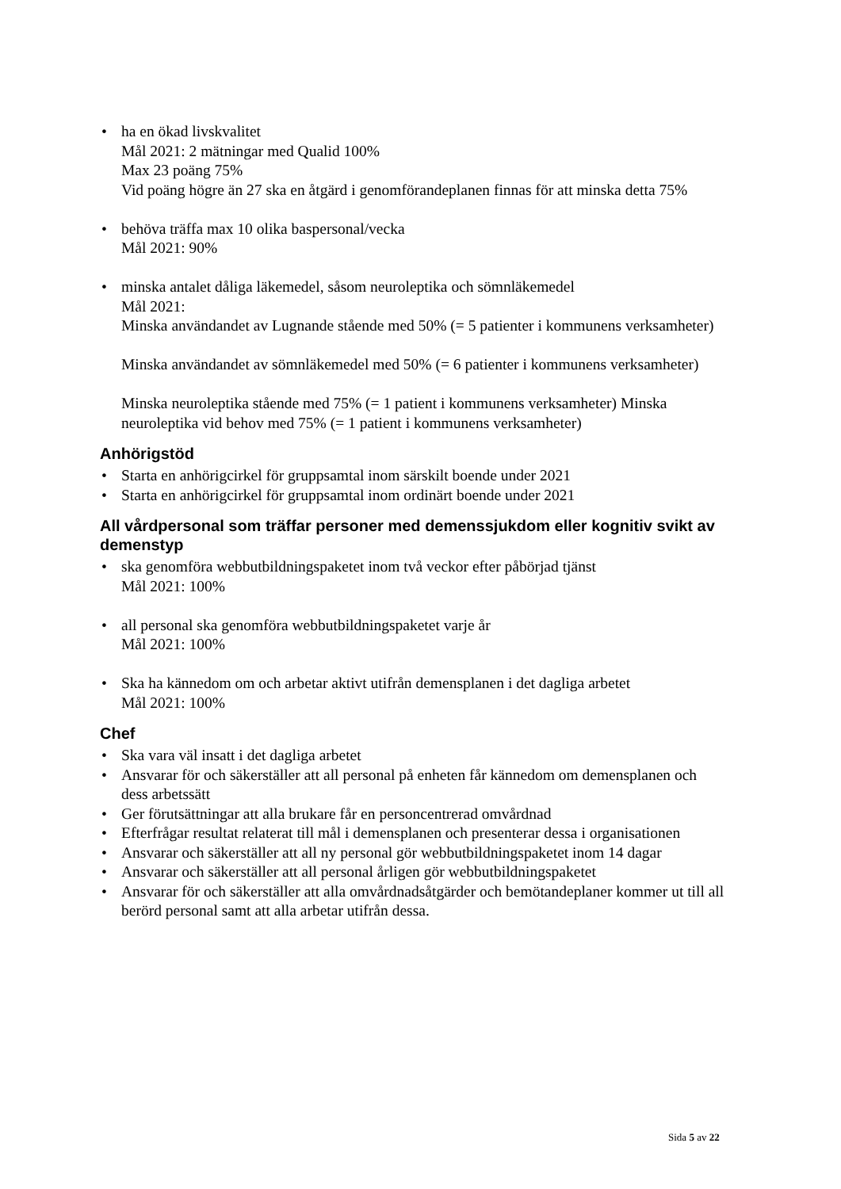• ha en ökad livskvalitet
Mål 2021: 2 mätningar med Qualid 100%
Max 23 poäng 75%
Vid poäng högre än 27 ska en åtgärd i genomförandeplanen finnas för att minska detta 75%
• behöva träffa max 10 olika baspersonal/vecka
Mål 2021: 90%
• minska antalet dåliga läkemedel, såsom neuroleptika och sömnläkemedel
Mål 2021:
Minska användandet av Lugnande stående med 50% (= 5 patienter i kommunens verksamheter)
Minska användandet av sömnläkemedel med 50% (= 6 patienter i kommunens verksamheter)
Minska neuroleptika stående med 75% (= 1 patient i kommunens verksamheter) Minska neuroleptika vid behov med 75% (= 1 patient i kommunens verksamheter)
Anhörigstöd
• Starta en anhörigcirkel för gruppsamtal inom särskilt boende under 2021
• Starta en anhörigcirkel för gruppsamtal inom ordinärt boende under 2021
All vårdpersonal som träffar personer med demenssjukdom eller kognitiv svikt av demenstyp
• ska genomföra webbutbildningspaketet inom två veckor efter påbörjad tjänst
Mål 2021: 100%
• all personal ska genomföra webbutbildningspaketet varje år
Mål 2021: 100%
• Ska ha kännedom om och arbetar aktivt utifrån demensplanen i det dagliga arbetet
Mål 2021: 100%
Chef
• Ska vara väl insatt i det dagliga arbetet
• Ansvarar för och säkerställer att all personal på enheten får kännedom om demensplanen och dess arbetssätt
• Ger förutsättningar att alla brukare får en personcentrerad omvårdnad
• Efterfrågar resultat relaterat till mål i demensplanen och presenterar dessa i organisationen
• Ansvarar och säkerställer att all ny personal gör webbutbildningspaketet inom 14 dagar
• Ansvarar och säkerställer att all personal årligen gör webbutbildningspaketet
• Ansvarar för och säkerställer att alla omvårdnadsåtgärder och bemötandeplaner kommer ut till all berörd personal samt att alla arbetar utifrån dessa.
Sida 5 av 22